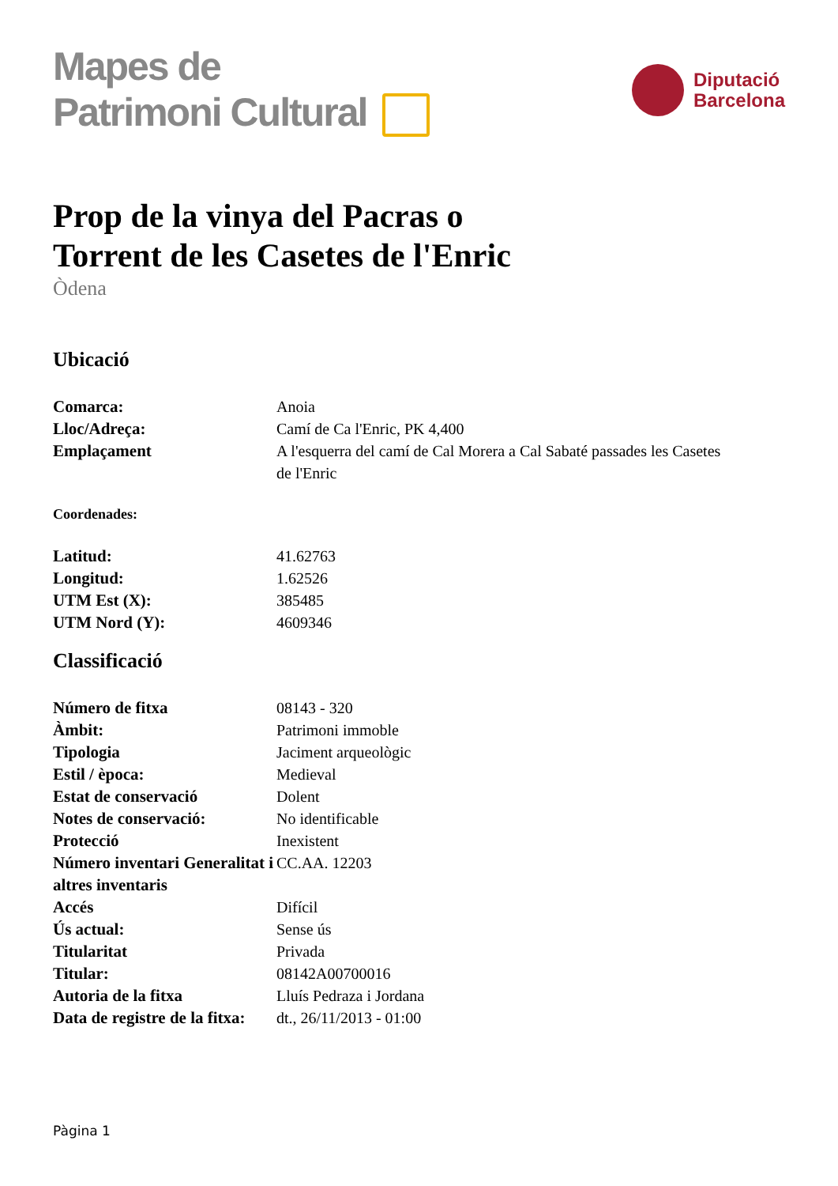Mapes de
Patrimoni Cultural
Diputació
Barcelona
Prop de la vinya del Pacras o
Torrent de les Casetes de l'Enric
Òdena
Ubicació
| Comarca: | Anoia |
| Lloc/Adreça: | Camí de Ca l'Enric, PK 4,400 |
| Emplaçament | A l'esquerra del camí de Cal Morera a Cal Sabaté passades les Casetes de l'Enric |
Coordenades:
| Latitud: | 41.62763 |
| Longitud: | 1.62526 |
| UTM Est (X): | 385485 |
| UTM Nord (Y): | 4609346 |
Classificació
| Número de fitxa | 08143 - 320 |
| Àmbit: | Patrimoni immoble |
| Tipologia | Jaciment arqueològic |
| Estil / època: | Medieval |
| Estat de conservació | Dolent |
| Notes de conservació: | No identificable |
| Protecció | Inexistent |
| Número inventari Generalitat i altres inventaris | CC.AA. 12203 |
| Accés | Difícil |
| Ús actual: | Sense ús |
| Titularitat | Privada |
| Titular: | 08142A00700016 |
| Autoria de la fitxa | Lluís Pedraza i Jordana |
| Data de registre de la fitxa: | dt., 26/11/2013 - 01:00 |
Pàgina 1